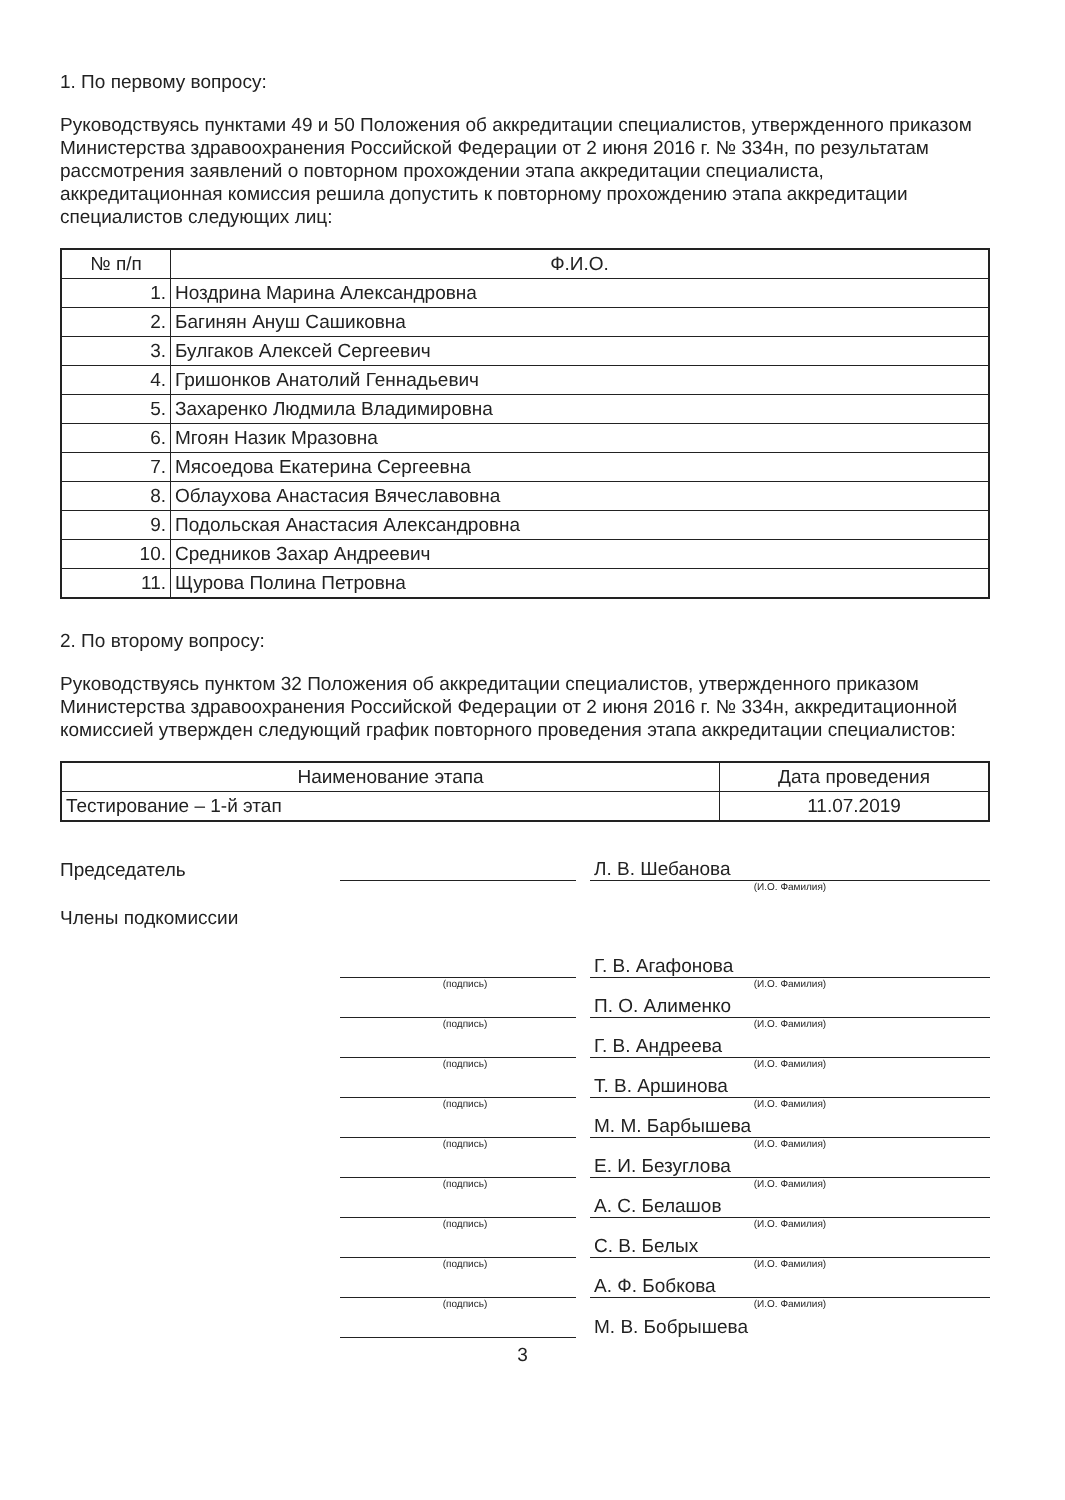1. По первому вопросу:
Руководствуясь пунктами 49 и 50 Положения об аккредитации специалистов, утвержденного приказом Министерства здравоохранения Российской Федерации от 2 июня 2016 г. № 334н, по результатам рассмотрения заявлений о повторном прохождении этапа аккредитации специалиста, аккредитационная комиссия решила допустить к повторному прохождению этапа аккредитации специалистов следующих лиц:
| № п/п | Ф.И.О. |
| --- | --- |
| 1. | Ноздрина Марина Александровна |
| 2. | Багинян Ануш Сашиковна |
| 3. | Булгаков Алексей Сергеевич |
| 4. | Гришонков Анатолий Геннадьевич |
| 5. | Захаренко Людмила Владимировна |
| 6. | Мгоян Назик Мразовна |
| 7. | Мясоедова Екатерина Сергеевна |
| 8. | Облаухова Анастасия Вячеславовна |
| 9. | Подольская Анастасия Александровна |
| 10. | Средников Захар Андреевич |
| 11. | Щурова Полина Петровна |
2. По второму вопросу:
Руководствуясь пунктом 32 Положения об аккредитации специалистов, утвержденного приказом Министерства здравоохранения Российской Федерации от 2 июня 2016 г. № 334н, аккредитационной комиссией утвержден следующий график повторного проведения этапа аккредитации специалистов:
| Наименование этапа | Дата проведения |
| --- | --- |
| Тестирование – 1-й этап | 11.07.2019 |
Председатель
Л. В. Шебанова
(И.О. Фамилия)
Члены подкомиссии
Г. В. Агафонова
(подпись)
(И.О. Фамилия)
П. О. Алименко
(подпись)
(И.О. Фамилия)
Г. В. Андреева
(подпись)
(И.О. Фамилия)
Т. В. Аршинова
(подпись)
(И.О. Фамилия)
М. М. Барбышева
(подпись)
(И.О. Фамилия)
Е. И. Безуглова
(подпись)
(И.О. Фамилия)
А. С. Белашов
(подпись)
(И.О. Фамилия)
С. В. Белых
(подпись)
(И.О. Фамилия)
А. Ф. Бобкова
(подпись)
(И.О. Фамилия)
М. В. Бобрышева
3